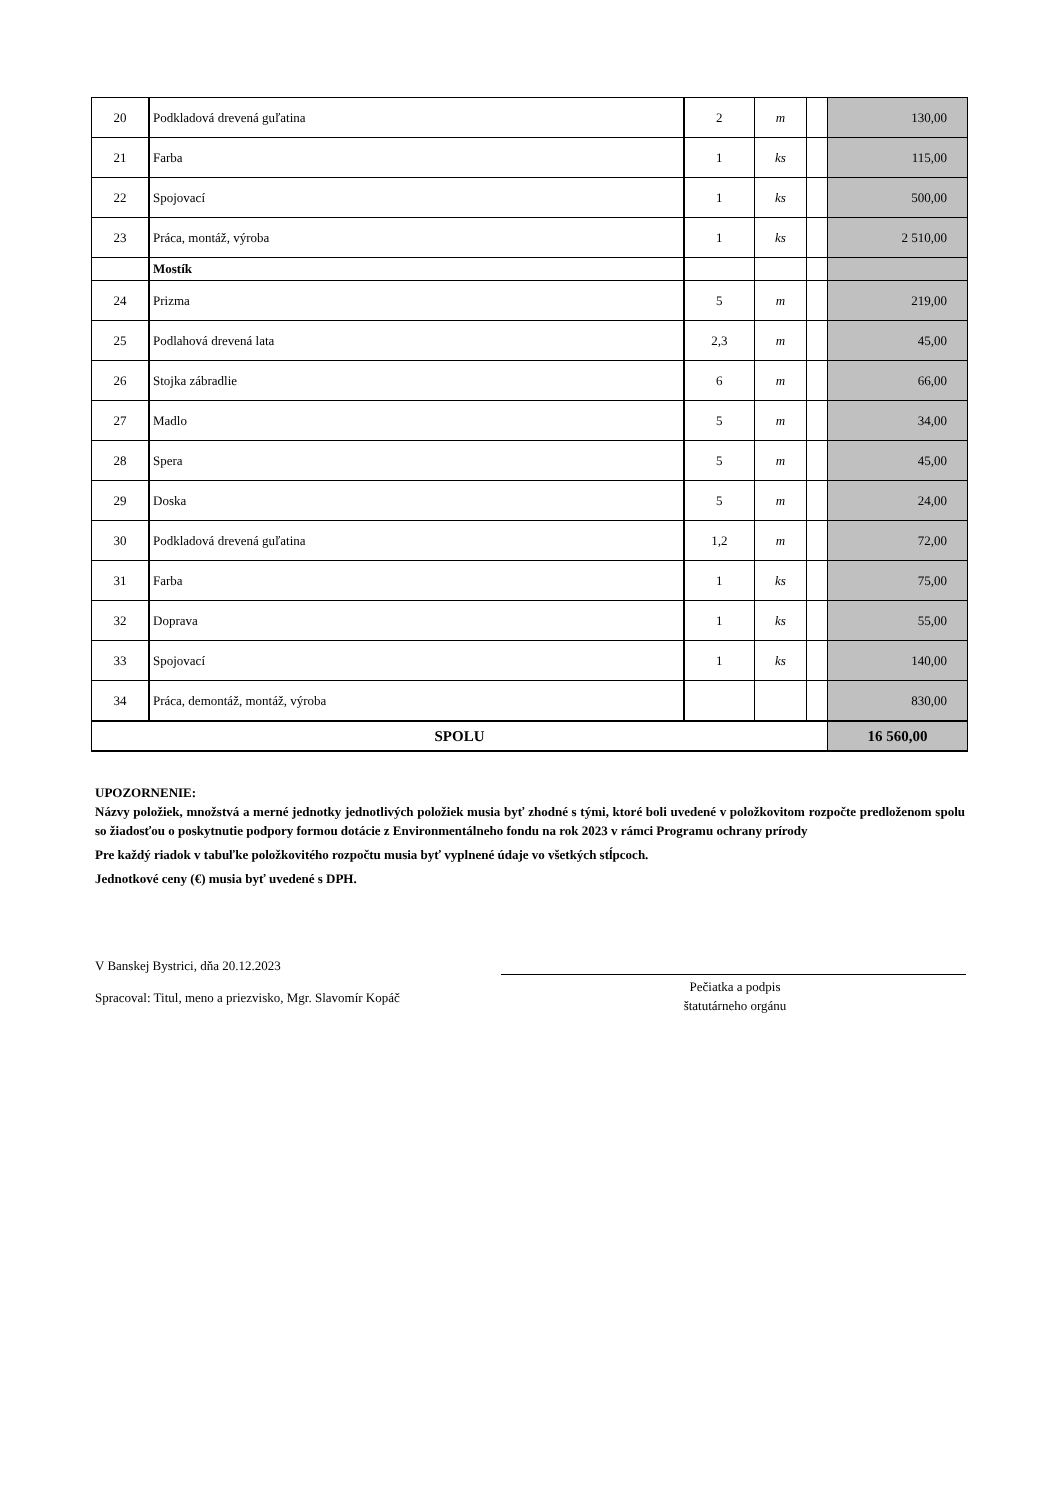| 20 | Podkladová drevená guľatina | 2 | m | | 130,00 |
| 21 | Farba | 1 | ks | | 115,00 |
| 22 | Spojovací | 1 | ks | | 500,00 |
| 23 | Práca, montáž, výroba | 1 | ks | | 2 510,00 |
| | Mostík | | | | |
| 24 | Prizma | 5 | m | | 219,00 |
| 25 | Podlahová drevená lata | 2,3 | m | | 45,00 |
| 26 | Stojka zábradlie | 6 | m | | 66,00 |
| 27 | Madlo | 5 | m | | 34,00 |
| 28 | Spera | 5 | m | | 45,00 |
| 29 | Doska | 5 | m | | 24,00 |
| 30 | Podkladová drevená guľatina | 1,2 | m | | 72,00 |
| 31 | Farba | 1 | ks | | 75,00 |
| 32 | Doprava | 1 | ks | | 55,00 |
| 33 | Spojovací | 1 | ks | | 140,00 |
| 34 | Práca, demontáž, montáž, výroba | | | | 830,00 |
| SPOLU | | | | | 16 560,00 |
UPOZORNENIE:
Názvy položiek, množstvá a merné jednotky jednotlivých položiek musia byť zhodné s tými, ktoré boli uvedené v položkovitom rozpočte predloženom spolu so žiadosťou o poskytnutie podpory formou dotácie z Environmentálneho fondu na rok 2023 v rámci Programu ochrany prírody
Pre každý riadok v tabuľke položkovitého rozpočtu musia byť vyplnené údaje vo všetkých stĺpcoch.
Jednotkové ceny (€) musia byť uvedené s DPH.
V Banskej Bystrici, dňa 20.12.2023
Spracoval: Titul, meno a priezvisko, Mgr. Slavomír Kopáč
Pečiatka a podpis
štatutárneho orgánu